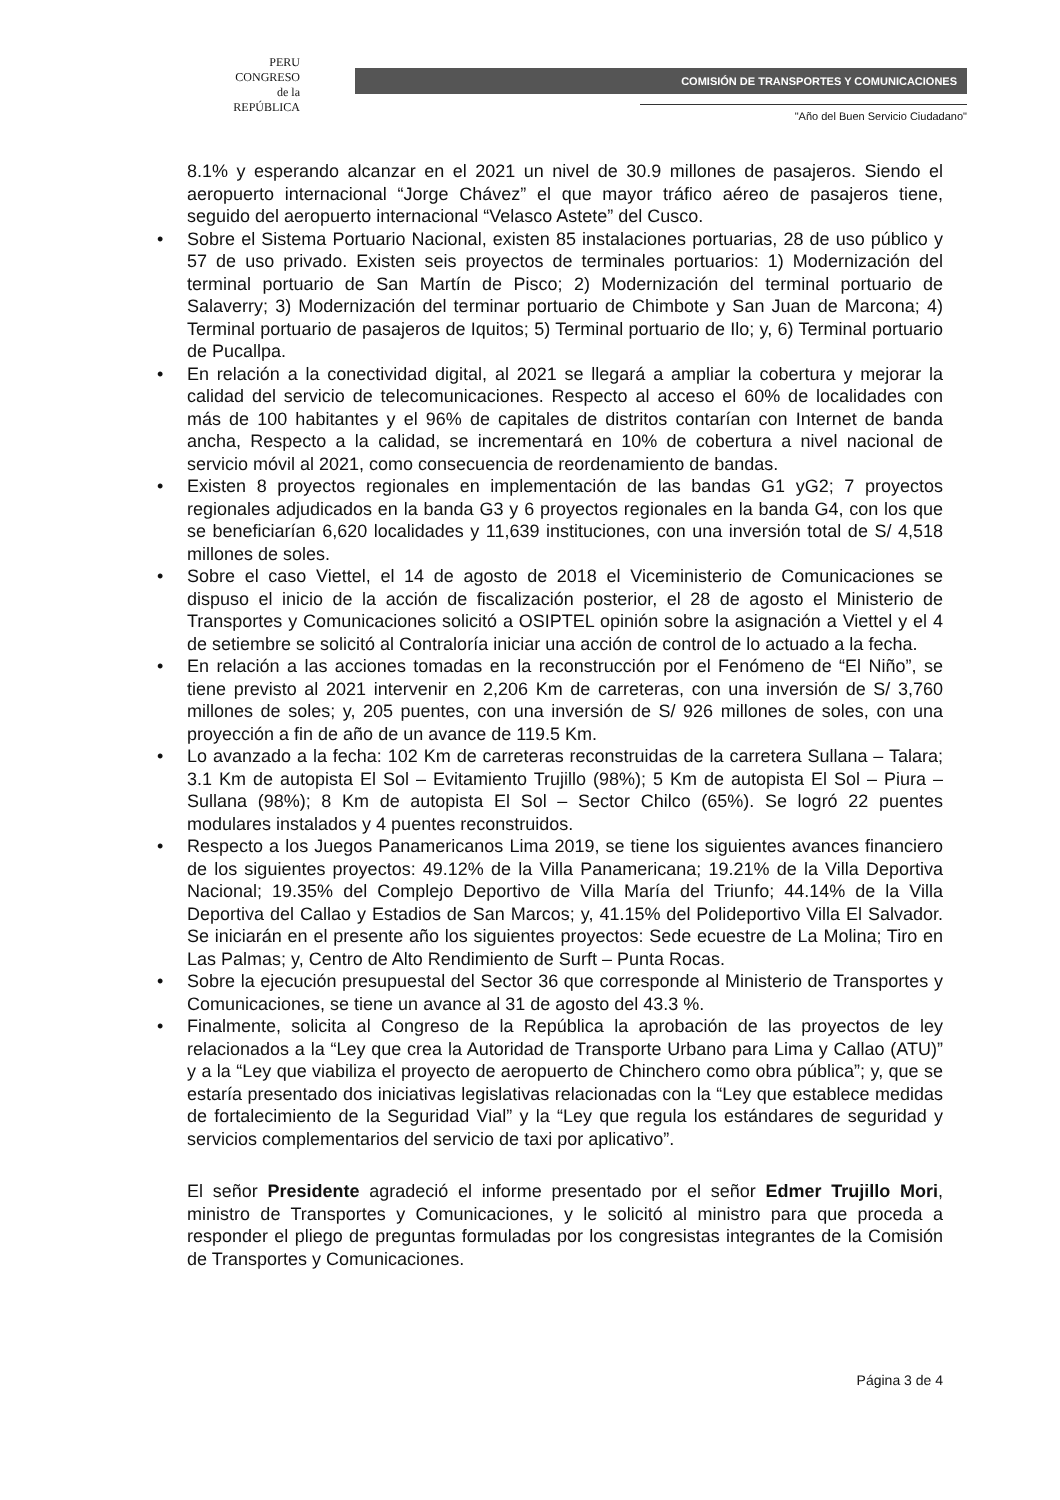PERU
CONGRESO
de la
REPÚBLICA
COMISIÓN DE TRANSPORTES Y COMUNICACIONES
"Año del Buen Servicio Ciudadano"
8.1% y esperando alcanzar en el 2021 un nivel de 30.9 millones de pasajeros. Siendo el aeropuerto internacional “Jorge Chávez” el que mayor tráfico aéreo de pasajeros tiene, seguido del aeropuerto internacional “Velasco Astete” del Cusco.
• Sobre el Sistema Portuario Nacional, existen 85 instalaciones portuarias, 28 de uso público y 57 de uso privado. Existen seis proyectos de terminales portuarios: 1) Modernización del terminal portuario de San Martín de Pisco; 2) Modernización del terminal portuario de Salaverry; 3) Modernización del terminar portuario de Chimbote y San Juan de Marcona; 4) Terminal portuario de pasajeros de Iquitos; 5) Terminal portuario de Ilo; y, 6) Terminal portuario de Pucallpa.
• En relación a la conectividad digital, al 2021 se llegará a ampliar la cobertura y mejorar la calidad del servicio de telecomunicaciones. Respecto al acceso el 60% de localidades con más de 100 habitantes y el 96% de capitales de distritos contarían con Internet de banda ancha, Respecto a la calidad, se incrementará en 10% de cobertura a nivel nacional de servicio móvil al 2021, como consecuencia de reordenamiento de bandas.
• Existen 8 proyectos regionales en implementación de las bandas G1 yG2; 7 proyectos regionales adjudicados en la banda G3 y 6 proyectos regionales en la banda G4, con los que se beneficiarían 6,620 localidades y 11,639 instituciones, con una inversión total de S/ 4,518 millones de soles.
• Sobre el caso Viettel, el 14 de agosto de 2018 el Viceministerio de Comunicaciones se dispuso el inicio de la acción de fiscalización posterior, el 28 de agosto el Ministerio de Transportes y Comunicaciones solicitó a OSIPTEL opinión sobre la asignación a Viettel y el 4 de setiembre se solicitó al Contraloría iniciar una acción de control de lo actuado a la fecha.
• En relación a las acciones tomadas en la reconstrucción por el Fenómeno de “El Niño”, se tiene previsto al 2021 intervenir en 2,206 Km de carreteras, con una inversión de S/ 3,760 millones de soles; y, 205 puentes, con una inversión de S/ 926 millones de soles, con una proyección a fin de año de un avance de 119.5 Km.
• Lo avanzado a la fecha: 102 Km de carreteras reconstruidas de la carretera Sullana – Talara; 3.1 Km de autopista El Sol – Evitamiento Trujillo (98%); 5 Km de autopista El Sol – Piura – Sullana (98%); 8 Km de autopista El Sol – Sector Chilco (65%). Se logró 22 puentes modulares instalados y 4 puentes reconstruidos.
• Respecto a los Juegos Panamericanos Lima 2019, se tiene los siguientes avances financiero de los siguientes proyectos: 49.12% de la Villa Panamericana; 19.21% de la Villa Deportiva Nacional; 19.35% del Complejo Deportivo de Villa María del Triunfo; 44.14% de la Villa Deportiva del Callao y Estadios de San Marcos; y, 41.15% del Polideportivo Villa El Salvador. Se iniciarán en el presente año los siguientes proyectos: Sede ecuestre de La Molina; Tiro en Las Palmas; y, Centro de Alto Rendimiento de Surft – Punta Rocas.
• Sobre la ejecución presupuestal del Sector 36 que corresponde al Ministerio de Transportes y Comunicaciones, se tiene un avance al 31 de agosto del 43.3 %.
• Finalmente, solicita al Congreso de la República la aprobación de las proyectos de ley relacionados a la “Ley que crea la Autoridad de Transporte Urbano para Lima y Callao (ATU)” y a la “Ley que viabiliza el proyecto de aeropuerto de Chinchero como obra pública”; y, que se estaría presentado dos iniciativas legislativas relacionadas con la “Ley que establece medidas de fortalecimiento de la Seguridad Vial” y la “Ley que regula los estándares de seguridad y servicios complementarios del servicio de taxi por aplicativo”.
El señor Presidente agradeció el informe presentado por el señor Edmer Trujillo Mori, ministro de Transportes y Comunicaciones, y le solicitó al ministro para que proceda a responder el pliego de preguntas formuladas por los congresistas integrantes de la Comisión de Transportes y Comunicaciones.
Página 3 de 4